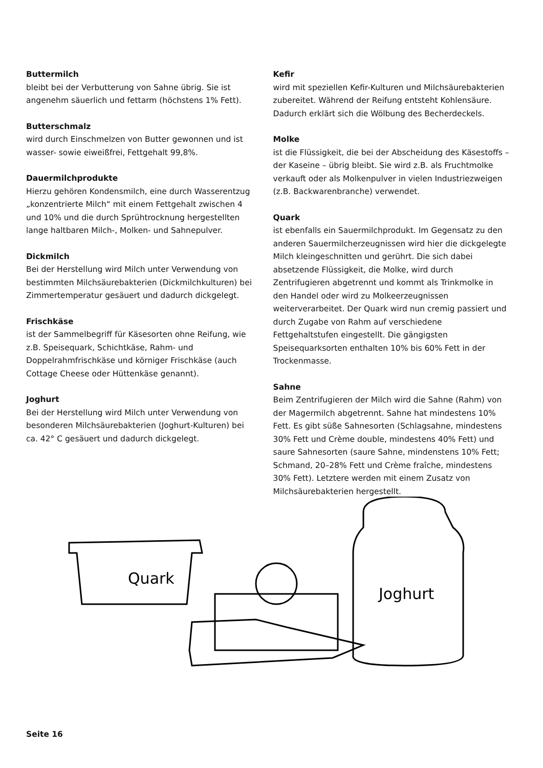Buttermilch
bleibt bei der Verbutterung von Sahne übrig. Sie ist angenehm säuerlich und fettarm (höchstens 1% Fett).
Butterschmalz
wird durch Einschmelzen von Butter gewonnen und ist wasser- sowie eiweißfrei, Fettgehalt 99,8%.
Dauermilchprodukte
Hierzu gehören Kondensmilch, eine durch Wasserentzug „konzentrierte Milch“ mit einem Fettgehalt zwischen 4 und 10% und die durch Sprühtrocknung hergestellten lange haltbaren Milch-, Molken- und Sahnepulver.
Dickmilch
Bei der Herstellung wird Milch unter Verwendung von bestimmten Milchsäurebakterien (Dickmilchkulturen) bei Zimmertemperatur gesäuert und dadurch dickgelegt.
Frischkäse
ist der Sammelbegriff für Käsesorten ohne Reifung, wie z.B. Speisequark, Schichtkäse, Rahm- und Doppelrahmfrischkäse und körniger Frischkäse (auch Cottage Cheese oder Hüttenkäse genannt).
Joghurt
Bei der Herstellung wird Milch unter Verwendung von besonderen Milchsäurebakterien (Joghurt-Kulturen) bei ca. 42° C gesäuert und dadurch dickgelegt.
Kefir
wird mit speziellen Kefir-Kulturen und Milchsäurebakterien zubereitet. Während der Reifung entsteht Kohlensäure. Dadurch erklärt sich die Wölbung des Becherdeckels.
Molke
ist die Flüssigkeit, die bei der Abscheidung des Käsestoffs – der Kaseine – übrig bleibt. Sie wird z.B. als Fruchtmolke verkauft oder als Molkenpulver in vielen Industriezweigen (z.B. Backwarenbranche) verwendet.
Quark
ist ebenfalls ein Sauermilchprodukt. Im Gegensatz zu den anderen Sauermilcherzeugnissen wird hier die dickgelegte Milch kleingeschnitten und gerührt. Die sich dabei absetzende Flüssigkeit, die Molke, wird durch Zentrifugieren abgetrennt und kommt als Trinkmolke in den Handel oder wird zu Molkeerzeugnissen weiterverarbeitet. Der Quark wird nun cremig passiert und durch Zugabe von Rahm auf verschiedene Fettgehaltstufen eingestellt. Die gängigsten Speisequarksorten enthalten 10% bis 60% Fett in der Trockenmasse.
Sahne
Beim Zentrifugieren der Milch wird die Sahne (Rahm) von der Magermilch abgetrennt. Sahne hat mindestens 10% Fett. Es gibt süße Sahnesorten (Schlagsahne, mindestens 30% Fett und Crème double, mindestens 40% Fett) und saure Sahnesorten (saure Sahne, mindenstens 10% Fett; Schmand, 20–28% Fett und Crème fraîche, mindestens 30% Fett). Letztere werden mit einem Zusatz von Milchsäurebakterien hergestellt.
Quark
Joghurt
Seite 16